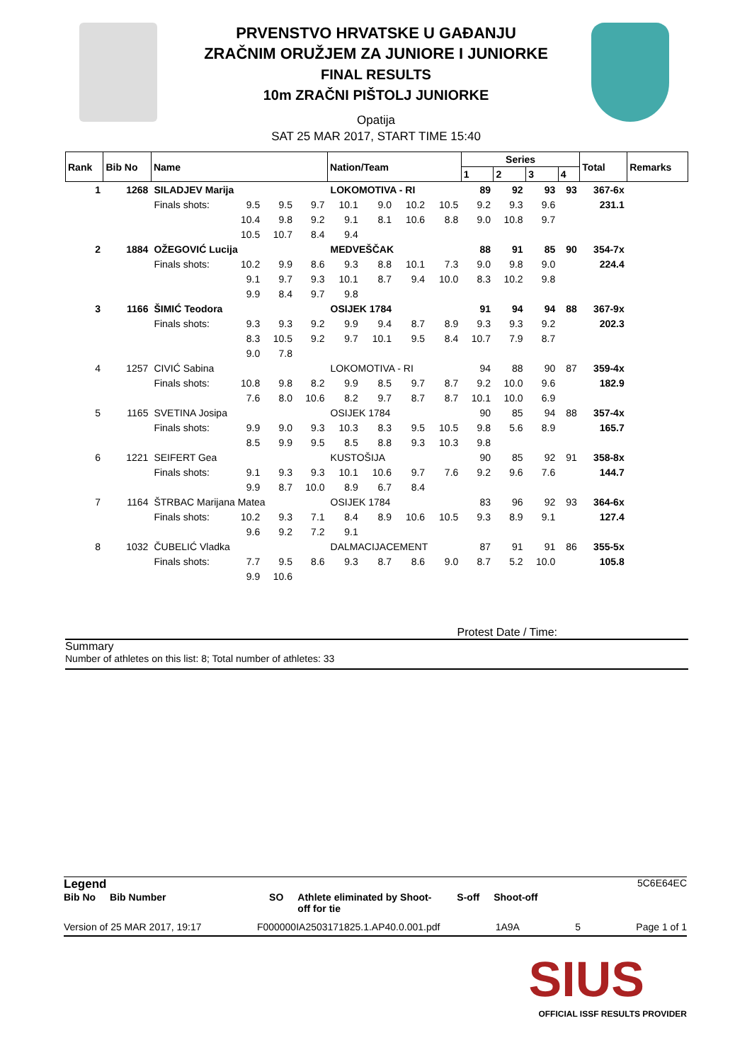PRVENSTVO HRVATSKE U GAĐANJU
ZRAČNIM ORUŽJEM ZA JUNIORE I JUNIORKE
FINAL RESULTS
10m ZRAČNI PIŠTOLJ JUNIORKE
Opatija
SAT 25 MAR 2017, START TIME 15:40
| Rank | Bib No | Name | | | | Nation/Team | | | | Series | | | | Total | Remarks |
| --- | --- | --- | --- | --- | --- | --- | --- | --- | --- | --- | --- | --- | --- | --- | --- |
| | | | | | | | | | | 1 | 2 | 3 | 4 | | |
| 1 | 1268 | SILADJEV Marija | | | | LOKOMOTIVA - RI | | | | 89 | 92 | 93 | 93 | 367-6x | |
| | | Finals shots: | 9.5 | 9.5 | 9.7 | 10.1 | 9.0 | 10.2 | 10.5 | 9.2 | 9.3 | 9.6 | | 231.1 | |
| | | | 10.4 | 9.8 | 9.2 | 9.1 | 8.1 | 10.6 | 8.8 | 9.0 | 10.8 | 9.7 | | | |
| | | | 10.5 | 10.7 | 8.4 | 9.4 | | | | | | | | | |
| 2 | 1884 | OŽEGOVIĆ Lucija | | | | MEDVEŠČAK | | | | 88 | 91 | 85 | 90 | 354-7x | |
| | | Finals shots: | 10.2 | 9.9 | 8.6 | 9.3 | 8.8 | 10.1 | 7.3 | 9.0 | 9.8 | 9.0 | | 224.4 | |
| | | | 9.1 | 9.7 | 9.3 | 10.1 | 8.7 | 9.4 | 10.0 | 8.3 | 10.2 | 9.8 | | | |
| | | | 9.9 | 8.4 | 9.7 | 9.8 | | | | | | | | | |
| 3 | 1166 | ŠIMIĆ Teodora | | | | OSIJEK 1784 | | | | 91 | 94 | 94 | 88 | 367-9x | |
| | | Finals shots: | 9.3 | 9.3 | 9.2 | 9.9 | 9.4 | 8.7 | 8.9 | 9.3 | 9.3 | 9.2 | | 202.3 | |
| | | | 8.3 | 10.5 | 9.2 | 9.7 | 10.1 | 9.5 | 8.4 | 10.7 | 7.9 | 8.7 | | | |
| | | | 9.0 | 7.8 | | | | | | | | | | | |
| 4 | 1257 | CIVIĆ Sabina | | | | LOKOMOTIVA - RI | | | | 94 | 88 | 90 | 87 | 359-4x | |
| | | Finals shots: | 10.8 | 9.8 | 8.2 | 9.9 | 8.5 | 9.7 | 8.7 | 9.2 | 10.0 | 9.6 | | 182.9 | |
| | | | 7.6 | 8.0 | 10.6 | 8.2 | 9.7 | 8.7 | 8.7 | 10.1 | 10.0 | 6.9 | | | |
| 5 | 1165 | SVETINA Josipa | | | | OSIJEK 1784 | | | | 90 | 85 | 94 | 88 | 357-4x | |
| | | Finals shots: | 9.9 | 9.0 | 9.3 | 10.3 | 8.3 | 9.5 | 10.5 | 9.8 | 5.6 | 8.9 | | 165.7 | |
| | | | 8.5 | 9.9 | 9.5 | 8.5 | 8.8 | 9.3 | 10.3 | 9.8 | | | | | |
| 6 | 1221 | SEIFERT Gea | | | | KUSTOŠIJA | | | | 90 | 85 | 92 | 91 | 358-8x | |
| | | Finals shots: | 9.1 | 9.3 | 9.3 | 10.1 | 10.6 | 9.7 | 7.6 | 9.2 | 9.6 | 7.6 | | 144.7 | |
| | | | 9.9 | 8.7 | 10.0 | 8.9 | 6.7 | 8.4 | | | | | | | |
| 7 | 1164 | ŠTRBAC Marijana Matea | | | | OSIJEK 1784 | | | | 83 | 96 | 92 | 93 | 364-6x | |
| | | Finals shots: | 10.2 | 9.3 | 7.1 | 8.4 | 8.9 | 10.6 | 10.5 | 9.3 | 8.9 | 9.1 | | 127.4 | |
| | | | 9.6 | 9.2 | 7.2 | 9.1 | | | | | | | | | |
| 8 | 1032 | ČUBELIĆ Vladka | | | | DALMACIJACEMENT | | | | 87 | 91 | 91 | 86 | 355-5x | |
| | | Finals shots: | 7.7 | 9.5 | 8.6 | 9.3 | 8.7 | 8.6 | 9.0 | 8.7 | 5.2 | 10.0 | | 105.8 | |
| | | | 9.9 | 10.6 | | | | | | | | | | | |
Protest Date / Time:
Summary
Number of athletes on this list: 8; Total number of athletes: 33
Legend 5C6E64EC
Bib No Bib Number SO Athlete eliminated by Shoot-off for tie S-off Shoot-off
Version of 25 MAR 2017, 19:17 F000000IA2503171825.1.AP40.0.001.pdf 1A9A 5 Page 1 of 1
SIUS
OFFICIAL ISSF RESULTS PROVIDER